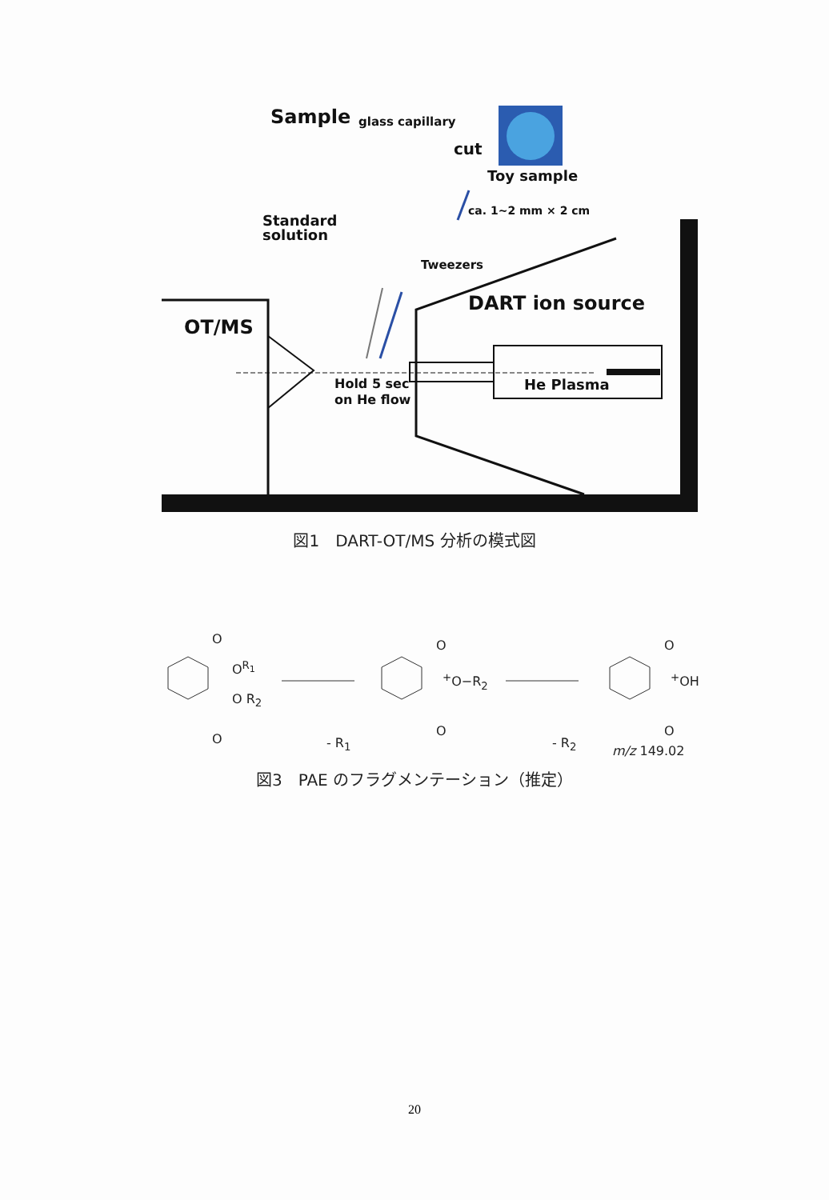Sample glass capillary
cut
Toy sample
ca. 1~2 mm × 2 cm
Standard
solution
Tweezers
DART ion source
OT/MS
Hold 5 sec
on He flow
He Plasma
図1　DART-OT/MS 分析の模式図
O
O<sup>R<sub>1</sub></sup>
O R<sub>2</sub>
O - R<sub>1</sub>
O
<sup>+</sup>O−R<sub>2</sub>
O
- R<sub>2</sub>
O
<sup>+</sup>OH
O
m/z 149.02
図3　PAE のフラグメンテーション（推定）
20